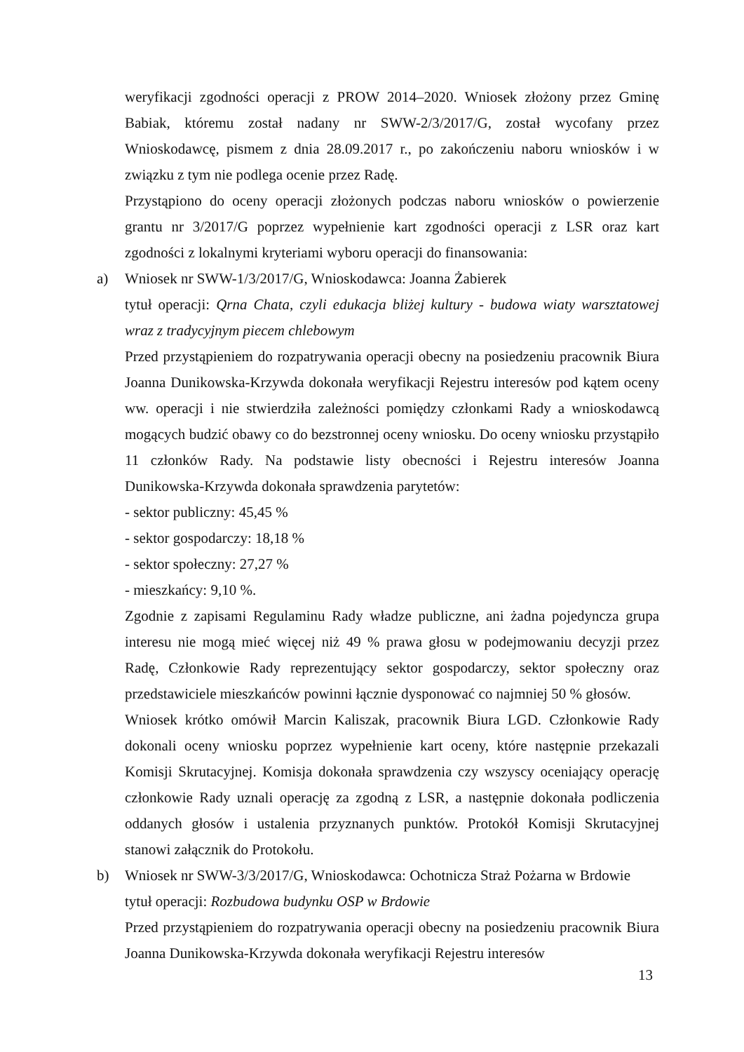weryfikacji zgodności operacji z PROW 2014–2020. Wniosek złożony przez Gminę Babiak, któremu został nadany nr SWW-2/3/2017/G, został wycofany przez Wnioskodawcę, pismem z dnia 28.09.2017 r., po zakończeniu naboru wniosków i w związku z tym nie podlega ocenie przez Radę.
Przystąpiono do oceny operacji złożonych podczas naboru wniosków o powierzenie grantu nr 3/2017/G poprzez wypełnienie kart zgodności operacji z LSR oraz kart zgodności z lokalnymi kryteriami wyboru operacji do finansowania:
a)
Wniosek nr SWW-1/3/2017/G, Wnioskodawca: Joanna Żabierek
tytuł operacji: Qrna Chata, czyli edukacja bliżej kultury - budowa wiaty warsztatowej wraz z tradycyjnym piecem chlebowym
Przed przystąpieniem do rozpatrywania operacji obecny na posiedzeniu pracownik Biura Joanna Dunikowska-Krzywda dokonała weryfikacji Rejestru interesów pod kątem oceny ww. operacji i nie stwierdziła zależności pomiędzy członkami Rady a wnioskodawcą mogących budzić obawy co do bezstronnej oceny wniosku. Do oceny wniosku przystąpiło 11 członków Rady. Na podstawie listy obecności i Rejestru interesów Joanna Dunikowska-Krzywda dokonała sprawdzenia parytetów:
- sektor publiczny: 45,45 %
- sektor gospodarczy: 18,18 %
- sektor społeczny: 27,27 %
- mieszkańcy: 9,10 %.
Zgodnie z zapisami Regulaminu Rady władze publiczne, ani żadna pojedyncza grupa interesu nie mogą mieć więcej niż 49 % prawa głosu w podejmowaniu decyzji przez Radę, Członkowie Rady reprezentujący sektor gospodarczy, sektor społeczny oraz przedstawiciele mieszkańców powinni łącznie dysponować co najmniej 50 % głosów.
Wniosek krótko omówił Marcin Kaliszak, pracownik Biura LGD. Członkowie Rady dokonali oceny wniosku poprzez wypełnienie kart oceny, które następnie przekazali Komisji Skrutacyjnej. Komisja dokonała sprawdzenia czy wszyscy oceniający operację członkowie Rady uznali operację za zgodną z LSR, a następnie dokonała podliczenia oddanych głosów i ustalenia przyznanych punktów. Protokół Komisji Skrutacyjnej stanowi załącznik do Protokołu.
b)
Wniosek nr SWW-3/3/2017/G, Wnioskodawca: Ochotnicza Straż Pożarna w Brdowie
tytuł operacji: Rozbudowa budynku OSP w Brdowie
Przed przystąpieniem do rozpatrywania operacji obecny na posiedzeniu pracownik Biura Joanna Dunikowska-Krzywda dokonała weryfikacji Rejestru interesów
13